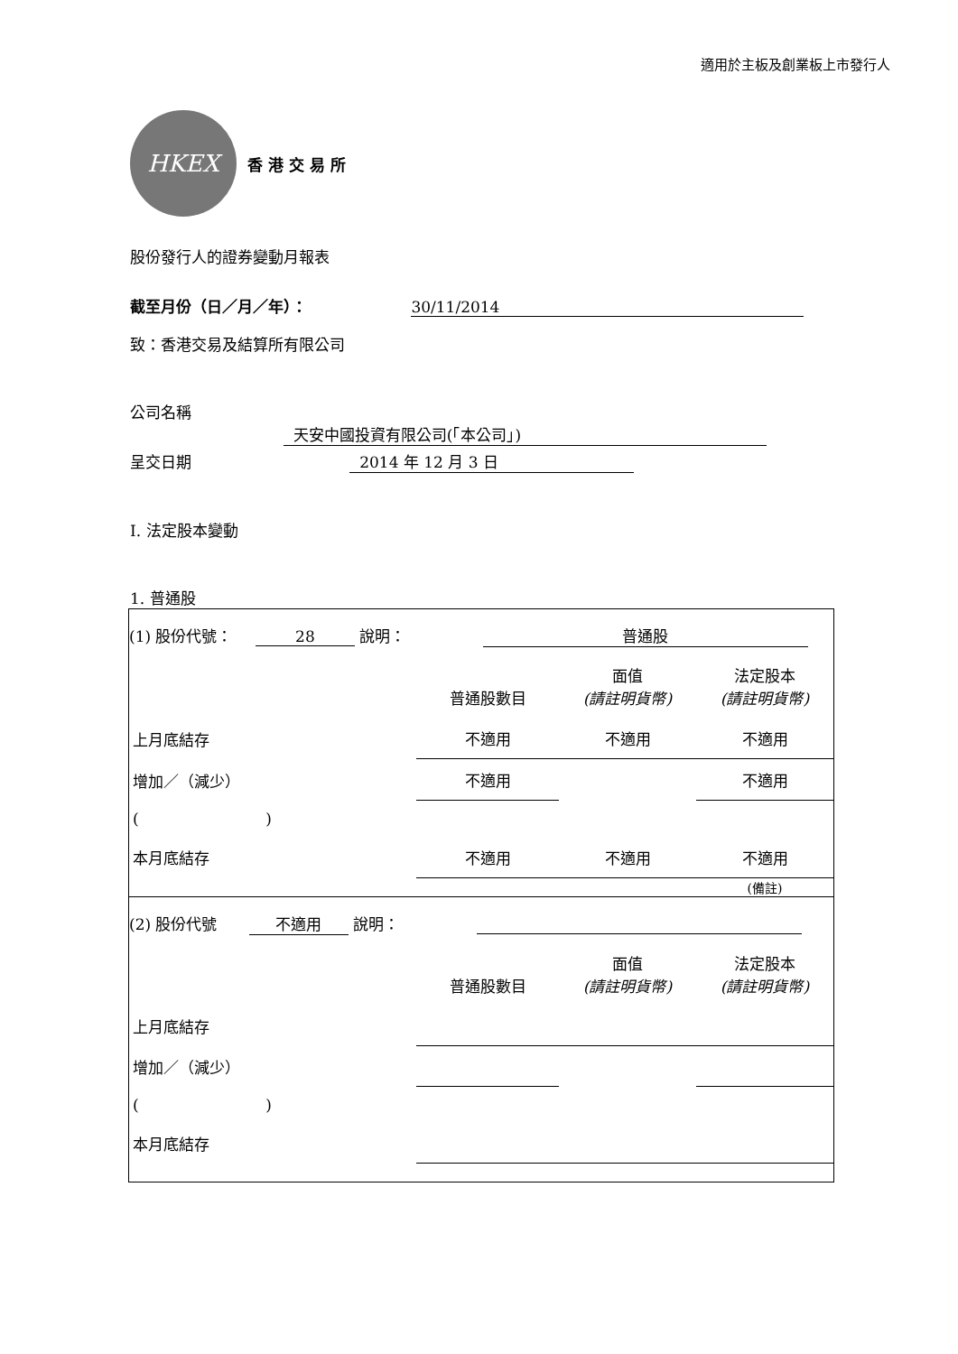適用於主板及創業板上市發行人
HKEX
香 港 交 易 所
股份發行人的證券變動月報表
截至月份（日／月／年）： 30/11/2014
致：香港交易及結算所有限公司
公司名稱 天安中國投資有限公司(「本公司」)
呈交日期 2014 年 12 月 3 日
I. 法定股本變動
1. 普通股
(1) 股份代號： 28 說明： 普通股
| | 普通股數目 | 面值 (請註明貨幣) | 法定股本 (請註明貨幣) |
| 上月底結存 | 不適用 | 不適用 | 不適用 |
| 增加／（減少） | 不適用 | | 不適用 |
| ( ) | | | |
| 本月底結存 | 不適用 | 不適用 | 不適用 |
| | | | (備註) |
(2) 股份代號 不適用 說明：
| | 普通股數目 | 面值 (請註明貨幣) | 法定股本 (請註明貨幣) |
| 上月底結存 | | | |
| 增加／（減少） | | | |
| ( ) | | | |
| 本月底結存 | | | |